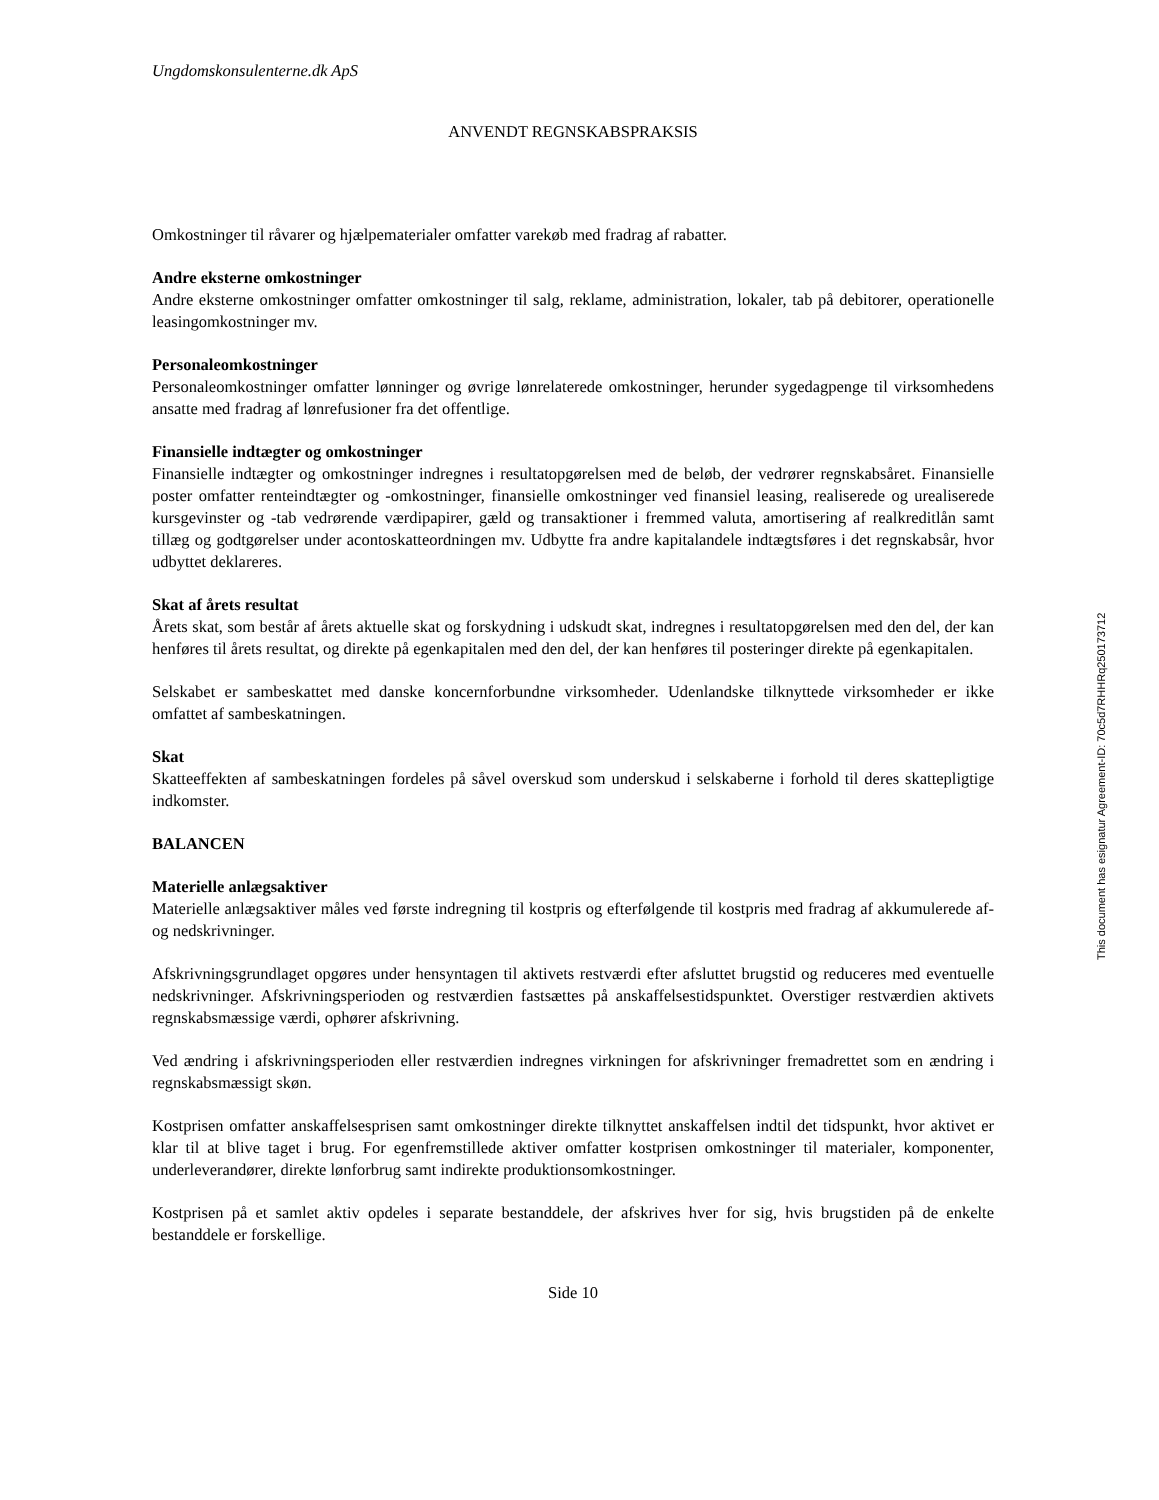Ungdomskonsulenterne.dk ApS
ANVENDT REGNSKABSPRAKSIS
Omkostninger til råvarer og hjælpematerialer omfatter varekøb med fradrag af rabatter.
Andre eksterne omkostninger
Andre eksterne omkostninger omfatter omkostninger til salg, reklame, administration, lokaler, tab på debitorer, operationelle leasingomkostninger mv.
Personaleomkostninger
Personaleomkostninger omfatter lønninger og øvrige lønrelaterede omkostninger, herunder sygedagpenge til virksomhedens ansatte med fradrag af lønrefusioner fra det offentlige.
Finansielle indtægter og omkostninger
Finansielle indtægter og omkostninger indregnes i resultatopgørelsen med de beløb, der vedrører regnskabsåret. Finansielle poster omfatter renteindtægter og -omkostninger, finansielle omkostninger ved finansiel leasing, realiserede og urealiserede kursgevinster og -tab vedrørende værdipapirer, gæld og transaktioner i fremmed valuta, amortisering af realkreditlån samt tillæg og godtgørelser under acontoskatteordningen mv. Udbytte fra andre kapitalandele indtægtsføres i det regnskabsår, hvor udbyttet deklareres.
Skat af årets resultat
Årets skat, som består af årets aktuelle skat og forskydning i udskudt skat, indregnes i resultatopgørelsen med den del, der kan henføres til årets resultat, og direkte på egenkapitalen med den del, der kan henføres til posteringer direkte på egenkapitalen.
Selskabet er sambeskattet med danske koncernforbundne virksomheder. Udenlandske tilknyttede virksomheder er ikke omfattet af sambeskatningen.
Skat
Skatteeffekten af sambeskatningen fordeles på såvel overskud som underskud i selskaberne i forhold til deres skattepligtige indkomster.
BALANCEN
Materielle anlægsaktiver
Materielle anlægsaktiver måles ved første indregning til kostpris og efterfølgende til kostpris med fradrag af akkumulerede af- og nedskrivninger.
Afskrivningsgrundlaget opgøres under hensyntagen til aktivets restværdi efter afsluttet brugstid og reduceres med eventuelle nedskrivninger. Afskrivningsperioden og restværdien fastsættes på anskaffelsestidspunktet. Overstiger restværdien aktivets regnskabsmæssige værdi, ophører afskrivning.
Ved ændring i afskrivningsperioden eller restværdien indregnes virkningen for afskrivninger fremadrettet som en ændring i regnskabsmæssigt skøn.
Kostprisen omfatter anskaffelsesprisen samt omkostninger direkte tilknyttet anskaffelsen indtil det tidspunkt, hvor aktivet er klar til at blive taget i brug. For egenfremstillede aktiver omfatter kostprisen omkostninger til materialer, komponenter, underleverandører, direkte lønforbrug samt indirekte produktionsomkostninger.
Kostprisen på et samlet aktiv opdeles i separate bestanddele, der afskrives hver for sig, hvis brugstiden på de enkelte bestanddele er forskellige.
Side 10
This document has esignatur Agreement-ID: 70c5d7RHHRq250173712